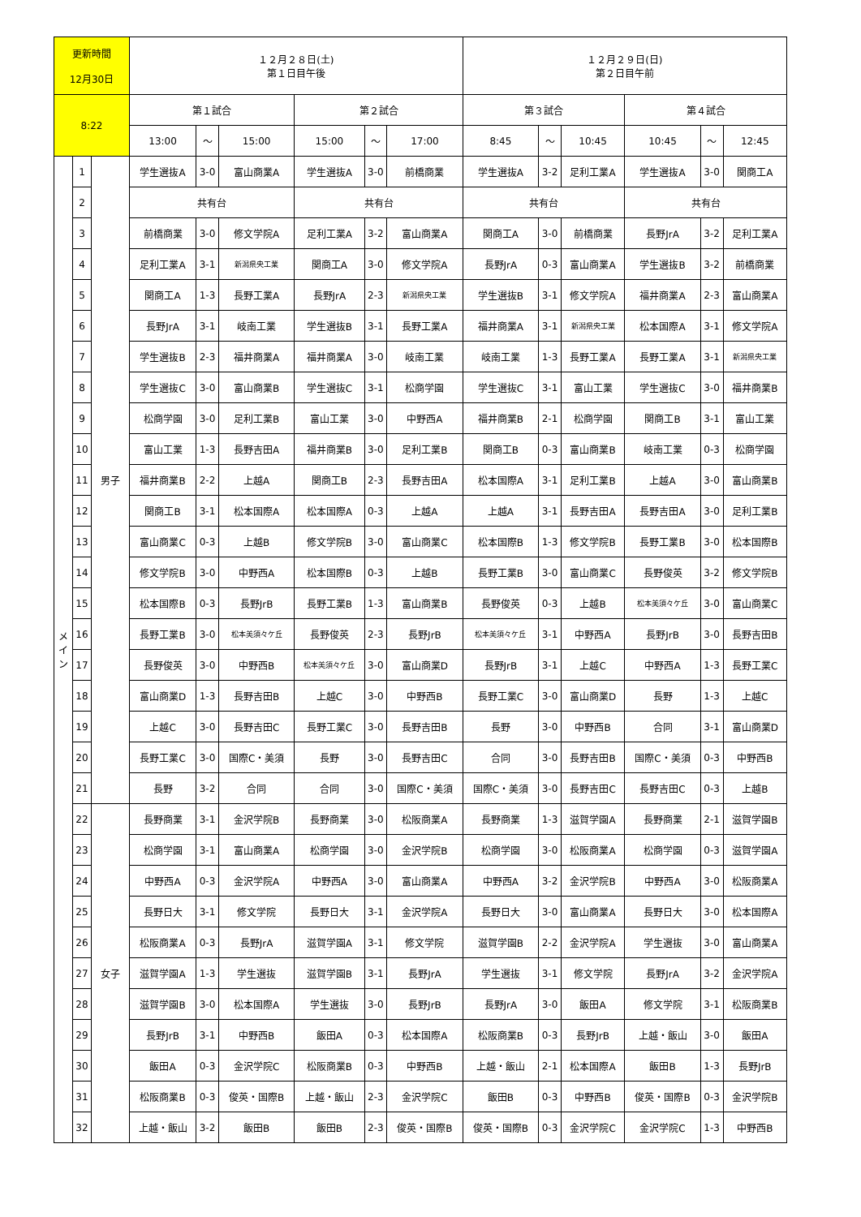| 更新時間 12月30日 | | | １２月２８日(土) 第１日目午後 | | | | | | １２月２９日(日) 第２日目午前 | | | | | |
| --- | --- | --- | --- | --- | --- | --- | --- | --- | --- | --- | --- | --- | --- | --- |
| 8:22 | | | 第１試合 | | | 第２試合 | | | 第３試合 | | | 第４試合 | | |
| | | | 13:00 | ～ | 15:00 | 15:00 | ～ | 17:00 | 8:45 | ～ | 10:45 | 10:45 | ～ | 12:45 |
| メ イ ン | 1 | 男子 | 学生選抜A | 3-0 | 富山商業A | 学生選抜A | 3-0 | 前橋商業 | 学生選抜A | 3-2 | 足利工業A | 学生選抜A | 3-0 | 関商工A |
| | 2 | | 共有台 | | | 共有台 | | | 共有台 | | | 共有台 | | |
| | 3 | | 前橋商業 | 3-0 | 修文学院A | 足利工業A | 3-2 | 富山商業A | 関商工A | 3-0 | 前橋商業 | 長野JrA | 3-2 | 足利工業A |
| | 4 | | 足利工業A | 3-1 | 新潟県央工業 | 関商工A | 3-0 | 修文学院A | 長野JrA | 0-3 | 富山商業A | 学生選抜B | 3-2 | 前橋商業 |
| | 5 | | 関商工A | 1-3 | 長野工業A | 長野JrA | 2-3 | 新潟県央工業 | 学生選抜B | 3-1 | 修文学院A | 福井商業A | 2-3 | 富山商業A |
| | 6 | | 長野JrA | 3-1 | 岐南工業 | 学生選抜B | 3-1 | 長野工業A | 福井商業A | 3-1 | 新潟県央工業 | 松本国際A | 3-1 | 修文学院A |
| | 7 | | 学生選抜B | 2-3 | 福井商業A | 福井商業A | 3-0 | 岐南工業 | 岐南工業 | 1-3 | 長野工業A | 長野工業A | 3-1 | 新潟県央工業 |
| | 8 | | 学生選抜C | 3-0 | 富山商業B | 学生選抜C | 3-1 | 松商学園 | 学生選抜C | 3-1 | 富山工業 | 学生選抜C | 3-0 | 福井商業B |
| | 9 | | 松商学園 | 3-0 | 足利工業B | 富山工業 | 3-0 | 中野西A | 福井商業B | 2-1 | 松商学園 | 関商工B | 3-1 | 富山工業 |
| | 10 | | 富山工業 | 1-3 | 長野吉田A | 福井商業B | 3-0 | 足利工業B | 関商工B | 0-3 | 富山商業B | 岐南工業 | 0-3 | 松商学園 |
| | 11 | | 福井商業B | 2-2 | 上越A | 関商工B | 2-3 | 長野吉田A | 松本国際A | 3-1 | 足利工業B | 上越A | 3-0 | 富山商業B |
| | 12 | | 関商工B | 3-1 | 松本国際A | 松本国際A | 0-3 | 上越A | 上越A | 3-1 | 長野吉田A | 長野吉田A | 3-0 | 足利工業B |
| | 13 | | 富山商業C | 0-3 | 上越B | 修文学院B | 3-0 | 富山商業C | 松本国際B | 1-3 | 修文学院B | 長野工業B | 3-0 | 松本国際B |
| | 14 | | 修文学院B | 3-0 | 中野西A | 松本国際B | 0-3 | 上越B | 長野工業B | 3-0 | 富山商業C | 長野俊英 | 3-2 | 修文学院B |
| | 15 | | 松本国際B | 0-3 | 長野JrB | 長野工業B | 1-3 | 富山商業B | 長野俊英 | 0-3 | 上越B | 松本美須々ケ丘 | 3-0 | 富山商業C |
| | 16 | | 長野工業B | 3-0 | 松本美須々ケ丘 | 長野俊英 | 2-3 | 長野JrB | 松本美須々ケ丘 | 3-1 | 中野西A | 長野JrB | 3-0 | 長野吉田B |
| | 17 | | 長野俊英 | 3-0 | 中野西B | 松本美須々ケ丘 | 3-0 | 富山商業D | 長野JrB | 3-1 | 上越C | 中野西A | 1-3 | 長野工業C |
| | 18 | | 富山商業D | 1-3 | 長野吉田B | 上越C | 3-0 | 中野西B | 長野工業C | 3-0 | 富山商業D | 長野 | 1-3 | 上越C |
| | 19 | | 上越C | 3-0 | 長野吉田C | 長野工業C | 3-0 | 長野吉田B | 長野 | 3-0 | 中野西B | 合同 | 3-1 | 富山商業D |
| | 20 | | 長野工業C | 3-0 | 国際C・美須 | 長野 | 3-0 | 長野吉田C | 合同 | 3-0 | 長野吉田B | 国際C・美須 | 0-3 | 中野西B |
| | 21 | | 長野 | 3-2 | 合同 | 合同 | 3-0 | 国際C・美須 | 国際C・美須 | 3-0 | 長野吉田C | 長野吉田C | 0-3 | 上越B |
| | 22 | 女子 | 長野商業 | 3-1 | 金沢学院B | 長野商業 | 3-0 | 松阪商業A | 長野商業 | 1-3 | 滋賀学園A | 長野商業 | 2-1 | 滋賀学園B |
| | 23 | | 松商学園 | 3-1 | 富山商業A | 松商学園 | 3-0 | 金沢学院B | 松商学園 | 3-0 | 松阪商業A | 松商学園 | 0-3 | 滋賀学園A |
| | 24 | | 中野西A | 0-3 | 金沢学院A | 中野西A | 3-0 | 富山商業A | 中野西A | 3-2 | 金沢学院B | 中野西A | 3-0 | 松阪商業A |
| | 25 | | 長野日大 | 3-1 | 修文学院 | 長野日大 | 3-1 | 金沢学院A | 長野日大 | 3-0 | 富山商業A | 長野日大 | 3-0 | 松本国際A |
| | 26 | | 松阪商業A | 0-3 | 長野JrA | 滋賀学園A | 3-1 | 修文学院 | 滋賀学園B | 2-2 | 金沢学院A | 学生選抜 | 3-0 | 富山商業A |
| | 27 | | 滋賀学園A | 1-3 | 学生選抜 | 滋賀学園B | 3-1 | 長野JrA | 学生選抜 | 3-1 | 修文学院 | 長野JrA | 3-2 | 金沢学院A |
| | 28 | | 滋賀学園B | 3-0 | 松本国際A | 学生選抜 | 3-0 | 長野JrB | 長野JrA | 3-0 | 飯田A | 修文学院 | 3-1 | 松阪商業B |
| | 29 | | 長野JrB | 3-1 | 中野西B | 飯田A | 0-3 | 松本国際A | 松阪商業B | 0-3 | 長野JrB | 上越・飯山 | 3-0 | 飯田A |
| | 30 | | 飯田A | 0-3 | 金沢学院C | 松阪商業B | 0-3 | 中野西B | 上越・飯山 | 2-1 | 松本国際A | 飯田B | 1-3 | 長野JrB |
| | 31 | | 松阪商業B | 0-3 | 俊英・国際B | 上越・飯山 | 2-3 | 金沢学院C | 飯田B | 0-3 | 中野西B | 俊英・国際B | 0-3 | 金沢学院B |
| | 32 | | 上越・飯山 | 3-2 | 飯田B | 飯田B | 2-3 | 俊英・国際B | 俊英・国際B | 0-3 | 金沢学院C | 金沢学院C | 1-3 | 中野西B |